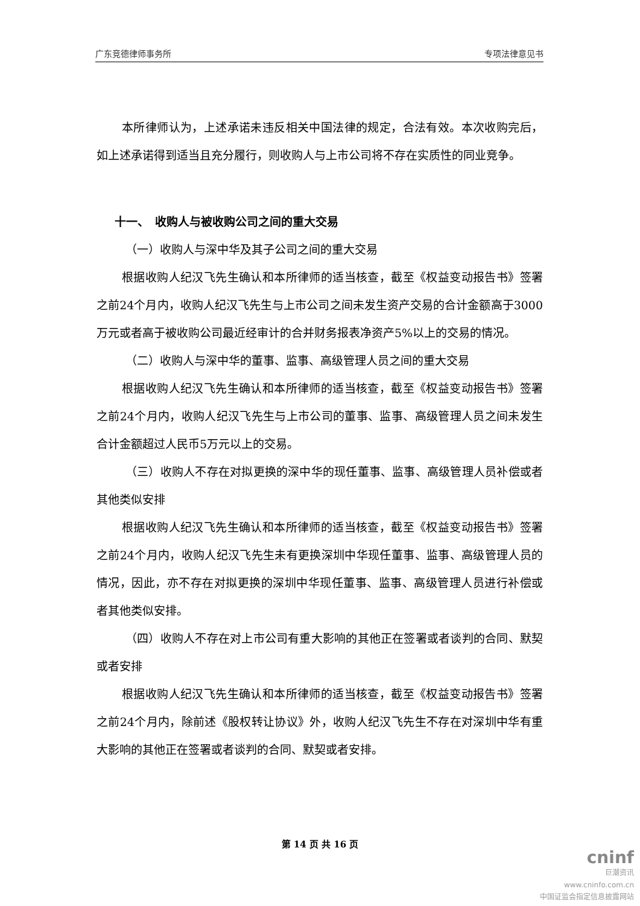广东竞德律师事务所 专项法律意见书
本所律师认为，上述承诺未违反相关中国法律的规定，合法有效。本次收购完后，如上述承诺得到适当且充分履行，则收购人与上市公司将不存在实质性的同业竞争。
十一、　收购人与被收购公司之间的重大交易
（一）收购人与深中华及其子公司之间的重大交易
根据收购人纪汉飞先生确认和本所律师的适当核查，截至《权益变动报告书》签署之前24个月内，收购人纪汉飞先生与上市公司之间未发生资产交易的合计金额高于3000万元或者高于被收购公司最近经审计的合并财务报表净资产5%以上的交易的情况。
（二）收购人与深中华的董事、监事、高级管理人员之间的重大交易
根据收购人纪汉飞先生确认和本所律师的适当核查，截至《权益变动报告书》签署之前24个月内，收购人纪汉飞先生与上市公司的董事、监事、高级管理人员之间未发生合计金额超过人民币5万元以上的交易。
（三）收购人不存在对拟更换的深中华的现任董事、监事、高级管理人员补偿或者其他类似安排
根据收购人纪汉飞先生确认和本所律师的适当核查，截至《权益变动报告书》签署之前24个月内，收购人纪汉飞先生未有更换深圳中华现任董事、监事、高级管理人员的情况，因此，亦不存在对拟更换的深圳中华现任董事、监事、高级管理人员进行补偿或者其他类似安排。
（四）收购人不存在对上市公司有重大影响的其他正在签署或者谈判的合同、默契或者安排
根据收购人纪汉飞先生确认和本所律师的适当核查，截至《权益变动报告书》签署之前24个月内，除前述《股权转让协议》外，收购人纪汉飞先生不存在对深圳中华有重大影响的其他正在签署或者谈判的合同、默契或者安排。
第 14 页 共 16 页
cninf
巨潮资讯
www.cninfo.com.cn
中国证监会指定信息披露网站